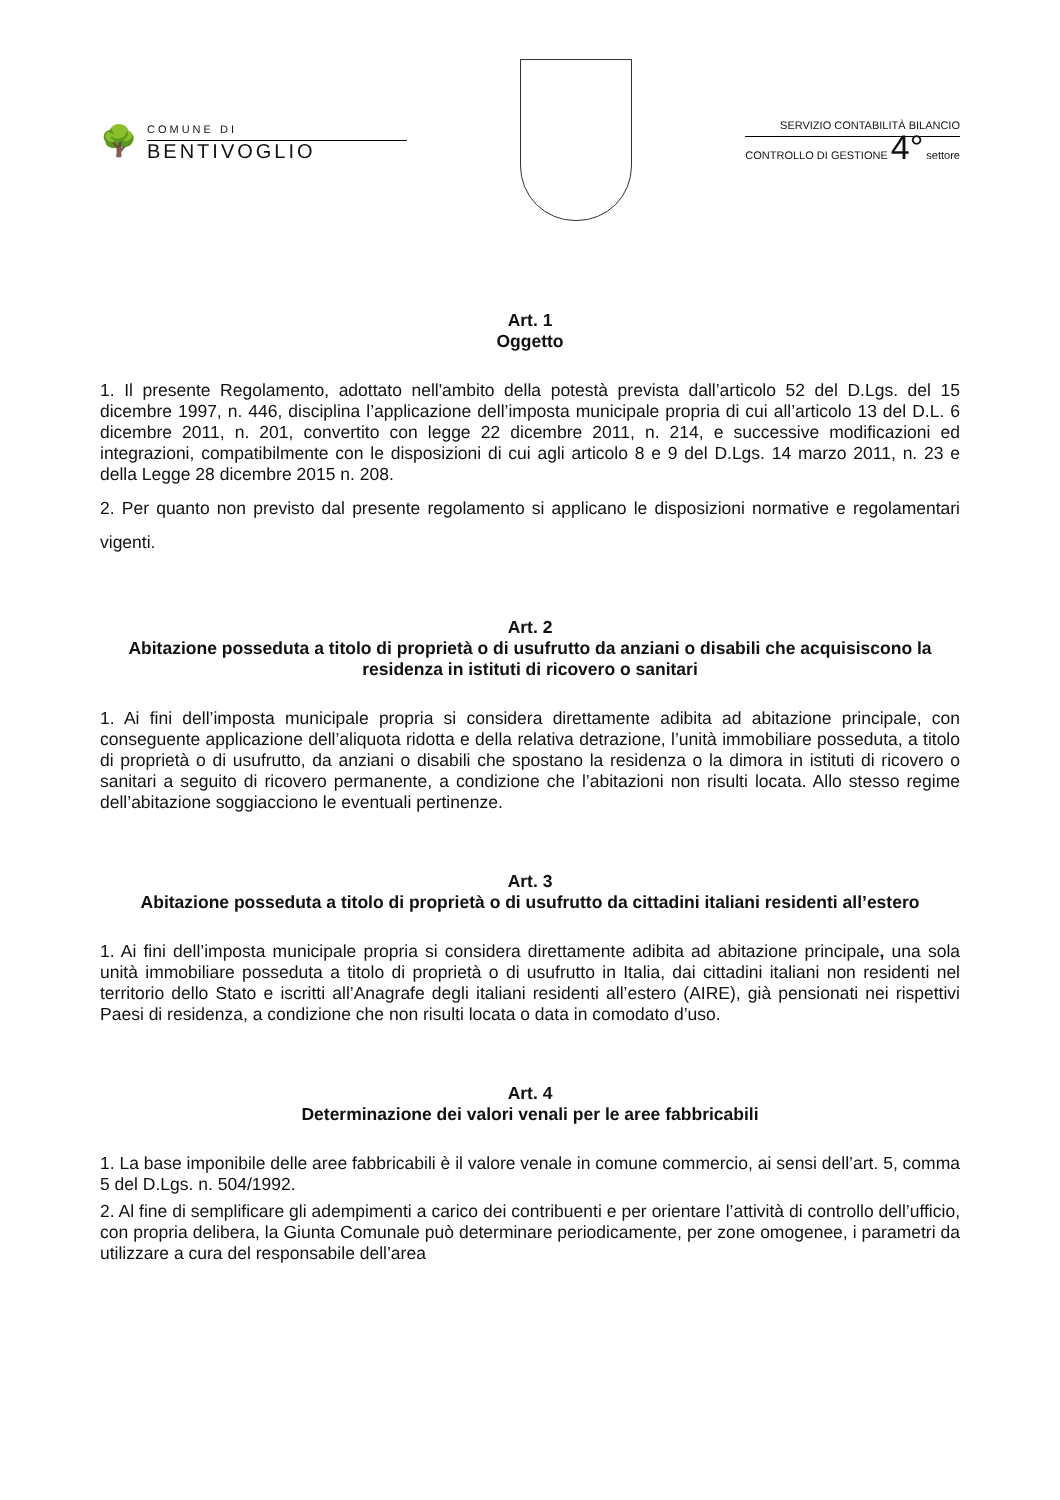🌳
COMUNE DI
BENTIVOGLIO
SERVIZIO CONTABILITÀ BILANCIO
CONTROLLO DI GESTIONE 4° settore
Art. 1
Oggetto
1. Il presente Regolamento, adottato nell'ambito della potestà prevista dall’articolo 52 del D.Lgs. del 15 dicembre 1997, n. 446, disciplina l’applicazione dell’imposta municipale propria di cui all’articolo 13 del D.L. 6 dicembre 2011, n. 201, convertito con legge 22 dicembre 2011, n. 214, e successive modificazioni ed integrazioni, compatibilmente con le disposizioni di cui agli articolo 8 e 9 del D.Lgs. 14 marzo 2011, n. 23 e della Legge 28 dicembre 2015 n. 208.
2. Per quanto non previsto dal presente regolamento si applicano le disposizioni normative e regolamentari vigenti.
Art. 2
Abitazione posseduta a titolo di proprietà o di usufrutto da anziani o disabili che acquisiscono la residenza in istituti di ricovero o sanitari
1. Ai fini dell’imposta municipale propria si considera direttamente adibita ad abitazione principale, con conseguente applicazione dell’aliquota ridotta e della relativa detrazione, l’unità immobiliare posseduta, a titolo di proprietà o di usufrutto, da anziani o disabili che spostano la residenza o la dimora in istituti di ricovero o sanitari a seguito di ricovero permanente, a condizione che l’abitazioni non risulti locata. Allo stesso regime dell’abitazione soggiacciono le eventuali pertinenze.
Art. 3
Abitazione posseduta a titolo di proprietà o di usufrutto da cittadini italiani residenti all’estero
1. Ai fini dell’imposta municipale propria si considera direttamente adibita ad abitazione principale, una sola unità immobiliare posseduta a titolo di proprietà o di usufrutto in Italia, dai cittadini italiani non residenti nel territorio dello Stato e iscritti all’Anagrafe degli italiani residenti all’estero (AIRE), già pensionati nei rispettivi Paesi di residenza, a condizione che non risulti locata o data in comodato d’uso.
Art. 4
Determinazione dei valori venali per le aree fabbricabili
1. La base imponibile delle aree fabbricabili è il valore venale in comune commercio, ai sensi dell’art. 5, comma 5 del D.Lgs. n. 504/1992.
2. Al fine di semplificare gli adempimenti a carico dei contribuenti e per orientare l’attività di controllo dell’ufficio, con propria delibera, la Giunta Comunale può determinare periodicamente, per zone omogenee, i parametri da utilizzare a cura del responsabile dell’area